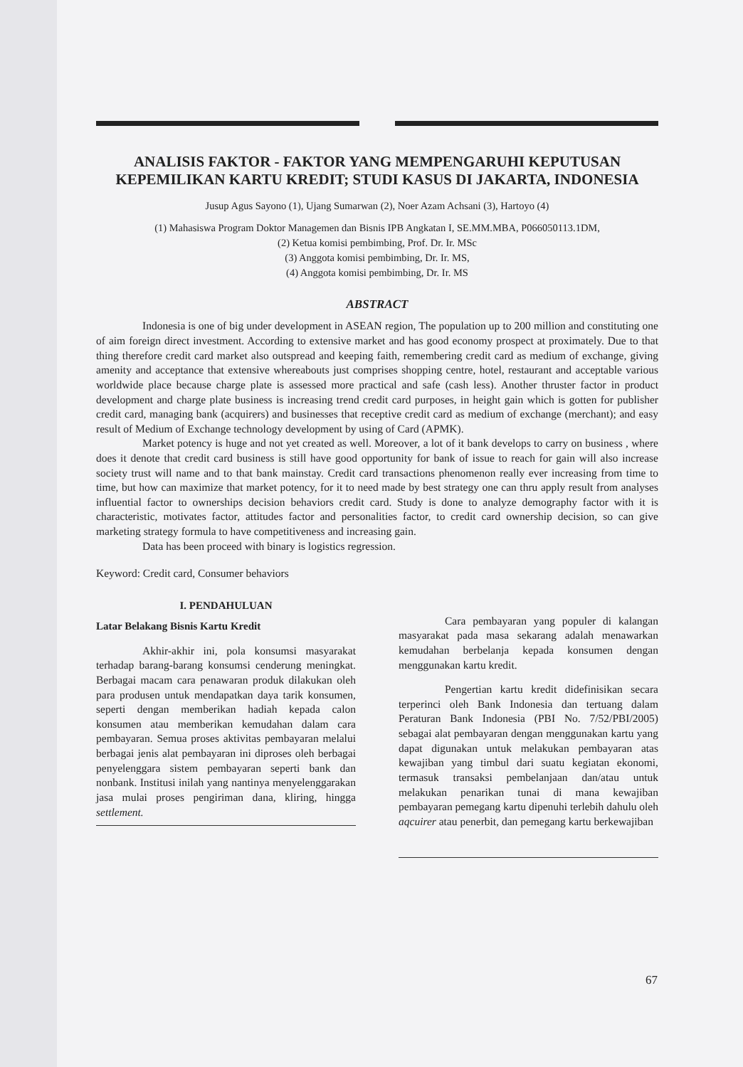ANALISIS FAKTOR - FAKTOR YANG MEMPENGARUHI KEPUTUSAN KEPEMILIKAN KARTU KREDIT; STUDI KASUS DI JAKARTA, INDONESIA
Jusup Agus Sayono (1), Ujang Sumarwan (2), Noer Azam Achsani (3), Hartoyo (4)
(1) Mahasiswa Program Doktor Managemen dan Bisnis IPB Angkatan I, SE.MM.MBA, P066050113.1DM,
(2) Ketua komisi pembimbing, Prof. Dr. Ir. MSc
(3) Anggota komisi pembimbing, Dr. Ir. MS,
(4) Anggota komisi pembimbing, Dr. Ir. MS
ABSTRACT
Indonesia is one of big under development in ASEAN region, The population up to 200 million and constituting one of aim foreign direct investment. According to extensive market and has good economy prospect at proximately. Due to that thing therefore credit card market also outspread and keeping faith, remembering credit card as medium of exchange, giving amenity and acceptance that extensive whereabouts just comprises shopping centre, hotel, restaurant and acceptable various worldwide place because charge plate is assessed more practical and safe (cash less). Another thruster factor in product development and charge plate business is increasing trend credit card purposes, in height gain which is gotten for publisher credit card, managing bank (acquirers) and businesses that receptive credit card as medium of exchange (merchant); and easy result of Medium of Exchange technology development by using of Card (APMK).
Market potency is huge and not yet created as well. Moreover, a lot of it bank develops to carry on business , where does it denote that credit card business is still have good opportunity for bank of issue to reach for gain will also increase society trust will name and to that bank mainstay. Credit card transactions phenomenon really ever increasing from time to time, but how can maximize that market potency, for it to need made by best strategy one can thru apply result from analyses influential factor to ownerships decision behaviors credit card. Study is done to analyze demography factor with it is characteristic, motivates factor, attitudes factor and personalities factor, to credit card ownership decision, so can give marketing strategy formula to have competitiveness and increasing gain.
Data has been proceed with binary is logistics regression.
Keyword: Credit card, Consumer behaviors
I. PENDAHULUAN
Latar Belakang Bisnis Kartu Kredit
Akhir-akhir ini, pola konsumsi masyarakat terhadap barang-barang konsumsi cenderung meningkat. Berbagai macam cara penawaran produk dilakukan oleh para produsen untuk mendapatkan daya tarik konsumen, seperti dengan memberikan hadiah kepada calon konsumen atau memberikan kemudahan dalam cara pembayaran. Semua proses aktivitas pembayaran melalui berbagai jenis alat pembayaran ini diproses oleh berbagai penyelenggara sistem pembayaran seperti bank dan nonbank. Institusi inilah yang nantinya menyelenggarakan jasa mulai proses pengiriman dana, kliring, hingga settlement.
Cara pembayaran yang populer di kalangan masyarakat pada masa sekarang adalah menawarkan kemudahan berbelanja kepada konsumen dengan menggunakan kartu kredit.
Pengertian kartu kredit didefinisikan secara terperinci oleh Bank Indonesia dan tertuang dalam Peraturan Bank Indonesia (PBI No. 7/52/PBI/2005) sebagai alat pembayaran dengan menggunakan kartu yang dapat digunakan untuk melakukan pembayaran atas kewajiban yang timbul dari suatu kegiatan ekonomi, termasuk transaksi pembelanjaan dan/atau untuk melakukan penarikan tunai di mana kewajiban pembayaran pemegang kartu dipenuhi terlebih dahulu oleh aqcuirer atau penerbit, dan pemegang kartu berkewajiban
67